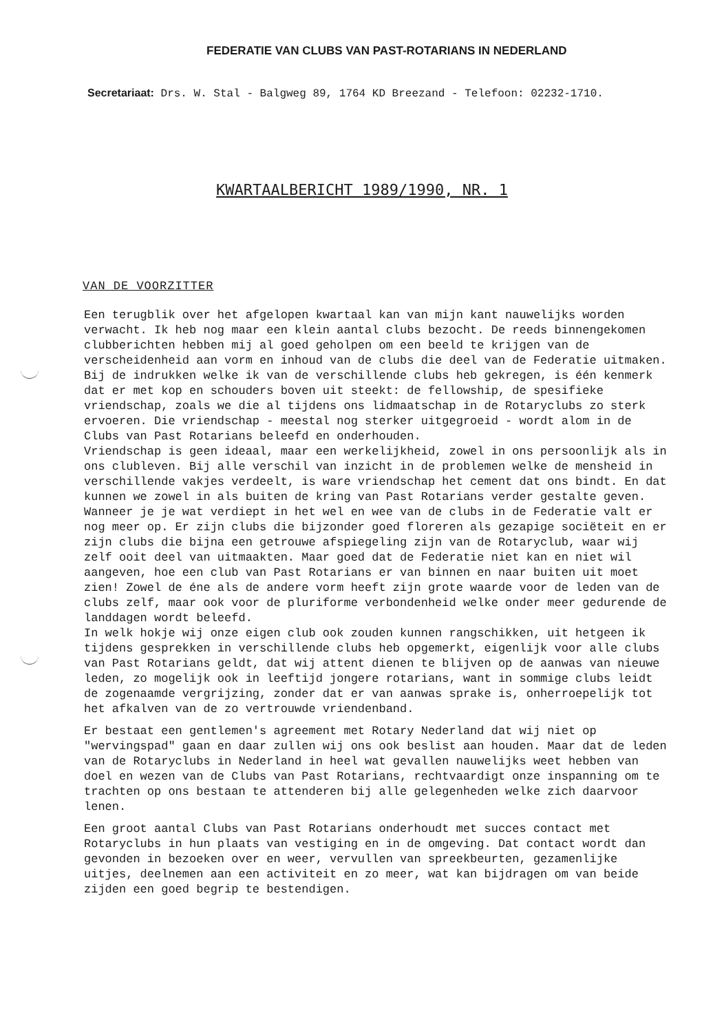FEDERATIE VAN CLUBS VAN PAST-ROTARIANS IN NEDERLAND
Secretariaat: Drs. W. Stal - Balgweg 89, 1764 KD Breezand - Telefoon: 02232-1710.
KWARTAALBERICHT 1989/1990, NR. 1
VAN DE VOORZITTER
Een terugblik over het afgelopen kwartaal kan van mijn kant nauwelijks worden verwacht. Ik heb nog maar een klein aantal clubs bezocht. De reeds binnengekomen clubberichten hebben mij al goed geholpen om een beeld te krijgen van de verscheidenheid aan vorm en inhoud van de clubs die deel van de Federatie uitmaken.
Bij de indrukken welke ik van de verschillende clubs heb gekregen, is één kenmerk dat er met kop en schouders boven uit steekt: de fellowship, de spesifieke vriendschap, zoals we die al tijdens ons lidmaatschap in de Rotaryclubs zo sterk ervoeren. Die vriendschap - meestal nog sterker uitgegroeid - wordt alom in de Clubs van Past Rotarians beleefd en onderhouden.
Vriendschap is geen ideaal, maar een werkelijkheid, zowel in ons persoonlijk als in ons clubleven. Bij alle verschil van inzicht in de problemen welke de mensheid in verschillende vakjes verdeelt, is ware vriendschap het cement dat ons bindt. En dat kunnen we zowel in als buiten de kring van Past Rotarians verder gestalte geven.
Wanneer je je wat verdiept in het wel en wee van de clubs in de Federatie valt er nog meer op. Er zijn clubs die bijzonder goed floreren als gezapige sociëteit en er zijn clubs die bijna een getrouwe afspiegeling zijn van de Rotaryclub, waar wij zelf ooit deel van uitmaakten. Maar goed dat de Federatie niet kan en niet wil aangeven, hoe een club van Past Rotarians er van binnen en naar buiten uit moet zien! Zowel de éne als de andere vorm heeft zijn grote waarde voor de leden van de clubs zelf, maar ook voor de pluriforme verbondenheid welke onder meer gedurende de landdagen wordt beleefd.
In welk hokje wij onze eigen club ook zouden kunnen rangschikken, uit hetgeen ik tijdens gesprekken in verschillende clubs heb opgemerkt, eigenlijk voor alle clubs van Past Rotarians geldt, dat wij attent dienen te blijven op de aanwas van nieuwe leden, zo mogelijk ook in leeftijd jongere rotarians, want in sommige clubs leidt de zogenaamde vergrijzing, zonder dat er van aanwas sprake is, onherroepelijk tot het afkalven van de zo vertrouwde vriendenband.
Er bestaat een gentlemen's agreement met Rotary Nederland dat wij niet op "wervingspad" gaan en daar zullen wij ons ook beslist aan houden. Maar dat de leden van de Rotaryclubs in Nederland in heel wat gevallen nauwelijks weet hebben van doel en wezen van de Clubs van Past Rotarians, rechtvaardigt onze inspanning om te trachten op ons bestaan te attenderen bij alle gelegenheden welke zich daarvoor lenen.
Een groot aantal Clubs van Past Rotarians onderhoudt met succes contact met Rotaryclubs in hun plaats van vestiging en in de omgeving. Dat contact wordt dan gevonden in bezoeken over en weer, vervullen van spreekbeurten, gezamenlijke uitjes, deelnemen aan een activiteit en zo meer, wat kan bijdragen om van beide zijden een goed begrip te bestendigen.